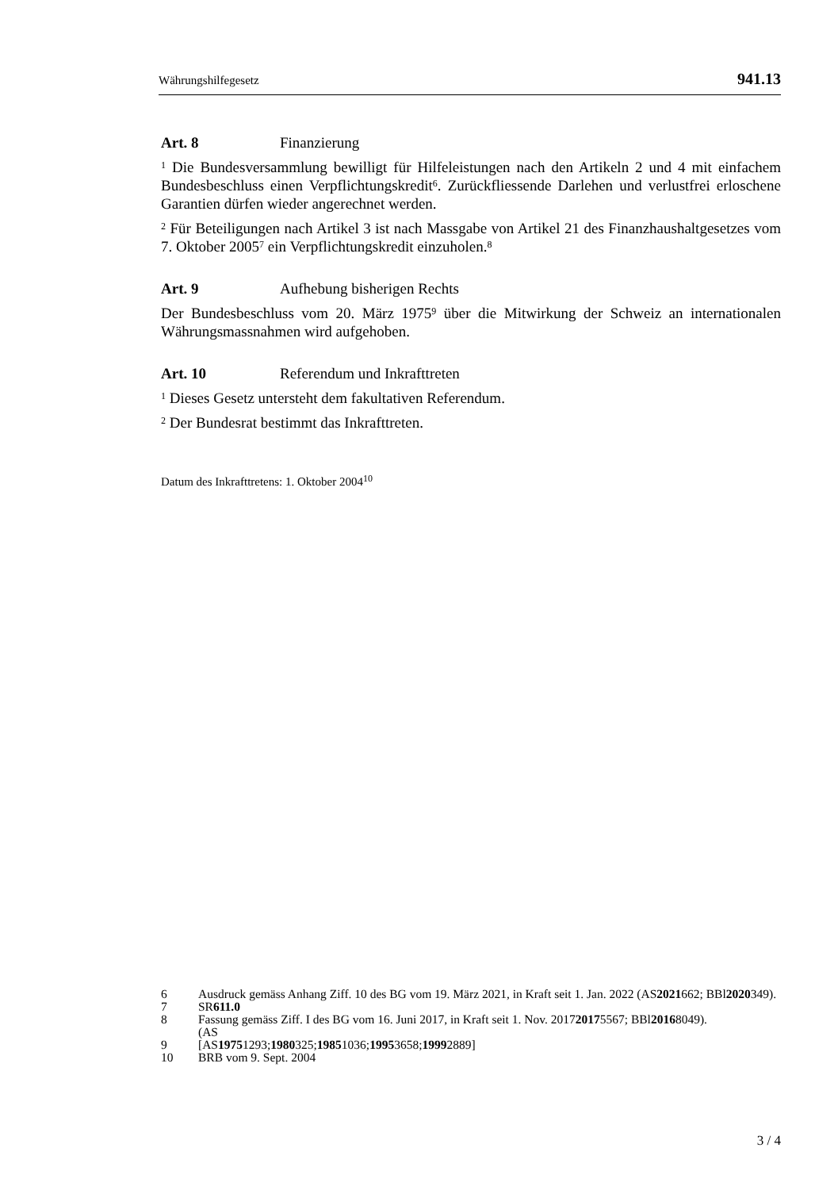Währungshilfegesetz 941.13
Art. 8 Finanzierung
<sup>1</sup> Die Bundesversammlung bewilligt für Hilfeleistungen nach den Artikeln 2 und 4 mit einfachem Bundesbeschluss einen Verpflichtungskredit<sup>6</sup>. Zurückfliessende Darlehen und verlustfrei erloschene Garantien dürfen wieder angerechnet werden.
<sup>2</sup> Für Beteiligungen nach Artikel 3 ist nach Massgabe von Artikel 21 des Finanzhaushaltgesetzes vom 7. Oktober 2005<sup>7</sup> ein Verpflichtungskredit einzuholen.<sup>8</sup>
Art. 9 Aufhebung bisherigen Rechts
Der Bundesbeschluss vom 20. März 1975<sup>9</sup> über die Mitwirkung der Schweiz an internationalen Währungsmassnahmen wird aufgehoben.
Art. 10 Referendum und Inkrafttreten
<sup>1</sup> Dieses Gesetz untersteht dem fakultativen Referendum.
<sup>2</sup> Der Bundesrat bestimmt das Inkrafttreten.
Datum des Inkrafttretens: 1. Oktober 2004<sup>10</sup>
6 Ausdruck gemäss Anhang Ziff. 10 des BG vom 19. März 2021, in Kraft seit 1. Jan. 2022 (AS 2021 662; BBl 2020 349).
7 SR 611.0
8 Fassung gemäss Ziff. I des BG vom 16. Juni 2017, in Kraft seit 1. Nov. 2017
(AS 2017 5567; BBl 2016 8049).
9 [AS 1975 1293; 1980 325; 1985 1036; 1995 3658; 1999 2889]
10 BRB vom 9. Sept. 2004
3 / 4